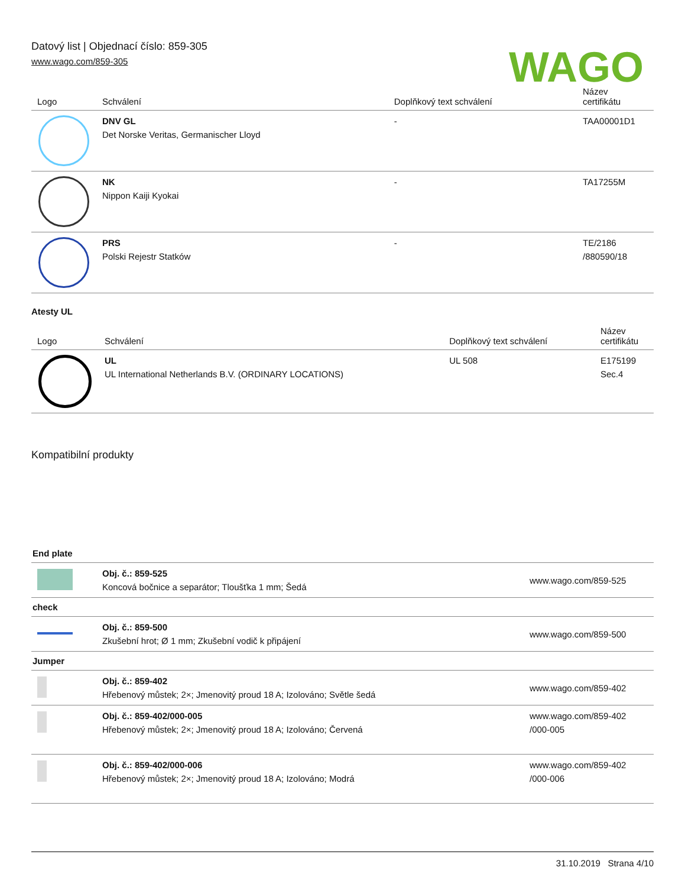Datový list | Objednací číslo: 859-305
www.wago.com/859-305
WAGO
| Logo | Schválení | Doplňkový text schválení | Název certifikátu |
| --- | --- | --- | --- |
| | DNV GL Det Norske Veritas, Germanischer Lloyd | - | TAA00001D1 |
| | NK Nippon Kaiji Kyokai | - | TA17255M |
| | PRS Polski Rejestr Statków | - | TE/2186 /880590/18 |
Atesty UL
| Logo | Schválení | Doplňkový text schválení | Název certifikátu |
| --- | --- | --- | --- |
| | UL UL International Netherlands B.V. (ORDINARY LOCATIONS) | UL 508 | E175199 Sec.4 |
Kompatibilní produkty
| End plate | | |
| | Obj. č.: 859-525 Koncová bočnice a separátor; Tloušťka 1 mm; Šedá | www.wago.com/859-525 |
| check | | |
| | Obj. č.: 859-500 Zkušební hrot; Ø 1 mm; Zkušební vodič k připájení | www.wago.com/859-500 |
| Jumper | | |
| | Obj. č.: 859-402 Hřebenový můstek; 2×; Jmenovitý proud 18 A; Izolováno; Světle šedá | www.wago.com/859-402 |
| | Obj. č.: 859-402/000-005 Hřebenový můstek; 2×; Jmenovitý proud 18 A; Izolováno; Červená | www.wago.com/859-402 /000-005 |
| | Obj. č.: 859-402/000-006 Hřebenový můstek; 2×; Jmenovitý proud 18 A; Izolováno; Modrá | www.wago.com/859-402 /000-006 |
31.10.2019 Strana 4/10